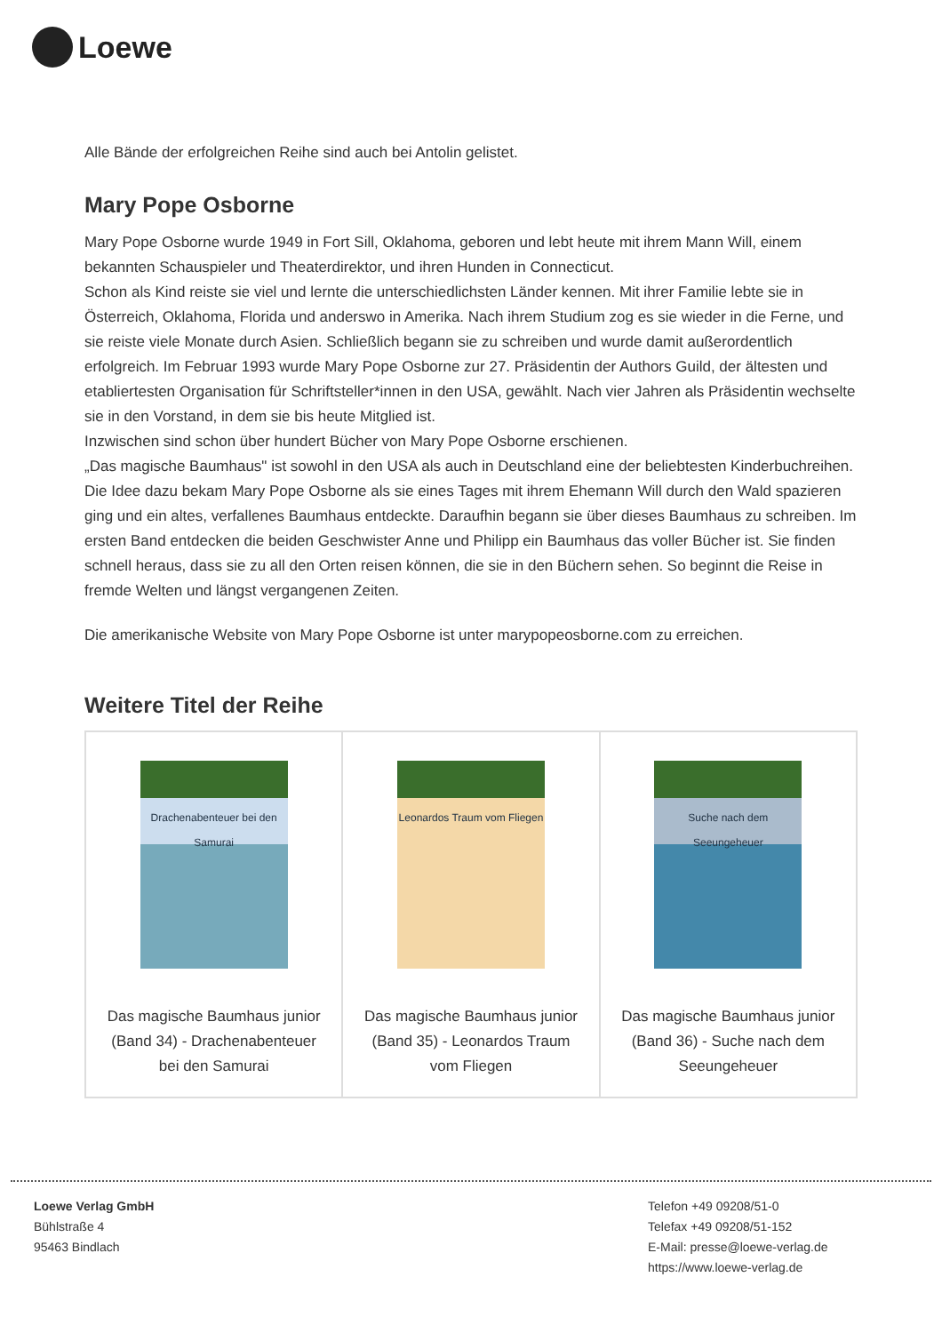Loewe
Alle Bände der erfolgreichen Reihe sind auch bei Antolin gelistet.
Mary Pope Osborne
Mary Pope Osborne wurde 1949 in Fort Sill, Oklahoma, geboren und lebt heute mit ihrem Mann Will, einem bekannten Schauspieler und Theaterdirektor, und ihren Hunden in Connecticut.
Schon als Kind reiste sie viel und lernte die unterschiedlichsten Länder kennen. Mit ihrer Familie lebte sie in Österreich, Oklahoma, Florida und anderswo in Amerika. Nach ihrem Studium zog es sie wieder in die Ferne, und sie reiste viele Monate durch Asien. Schließlich begann sie zu schreiben und wurde damit außerordentlich erfolgreich. Im Februar 1993 wurde Mary Pope Osborne zur 27. Präsidentin der Authors Guild, der ältesten und etabliertesten Organisation für Schriftsteller*innen in den USA, gewählt. Nach vier Jahren als Präsidentin wechselte sie in den Vorstand, in dem sie bis heute Mitglied ist.
Inzwischen sind schon über hundert Bücher von Mary Pope Osborne erschienen.
„Das magische Baumhaus" ist sowohl in den USA als auch in Deutschland eine der beliebtesten Kinderbuchreihen. Die Idee dazu bekam Mary Pope Osborne als sie eines Tages mit ihrem Ehemann Will durch den Wald spazieren ging und ein altes, verfallenes Baumhaus entdeckte. Daraufhin begann sie über dieses Baumhaus zu schreiben. Im ersten Band entdecken die beiden Geschwister Anne und Philipp ein Baumhaus das voller Bücher ist. Sie finden schnell heraus, dass sie zu all den Orten reisen können, die sie in den Büchern sehen. So beginnt die Reise in fremde Welten und längst vergangenen Zeiten.
Die amerikanische Website von Mary Pope Osborne ist unter marypopeosborne.com zu erreichen.
Weitere Titel der Reihe
| Drachenabenteuer bei den Samurai Das magische Baumhaus junior (Band 34) - Drachenabenteuer bei den Samurai | Leonardos Traum vom Fliegen Das magische Baumhaus junior (Band 35) - Leonardos Traum vom Fliegen | Suche nach dem Seeungeheuer Das magische Baumhaus junior (Band 36) - Suche nach dem Seeungeheuer |
Loewe Verlag GmbH
Bühlstraße 4
95463 Bindlach
Telefon +49 09208/51-0
Telefax +49 09208/51-152
E-Mail: presse@loewe-verlag.de
https://www.loewe-verlag.de